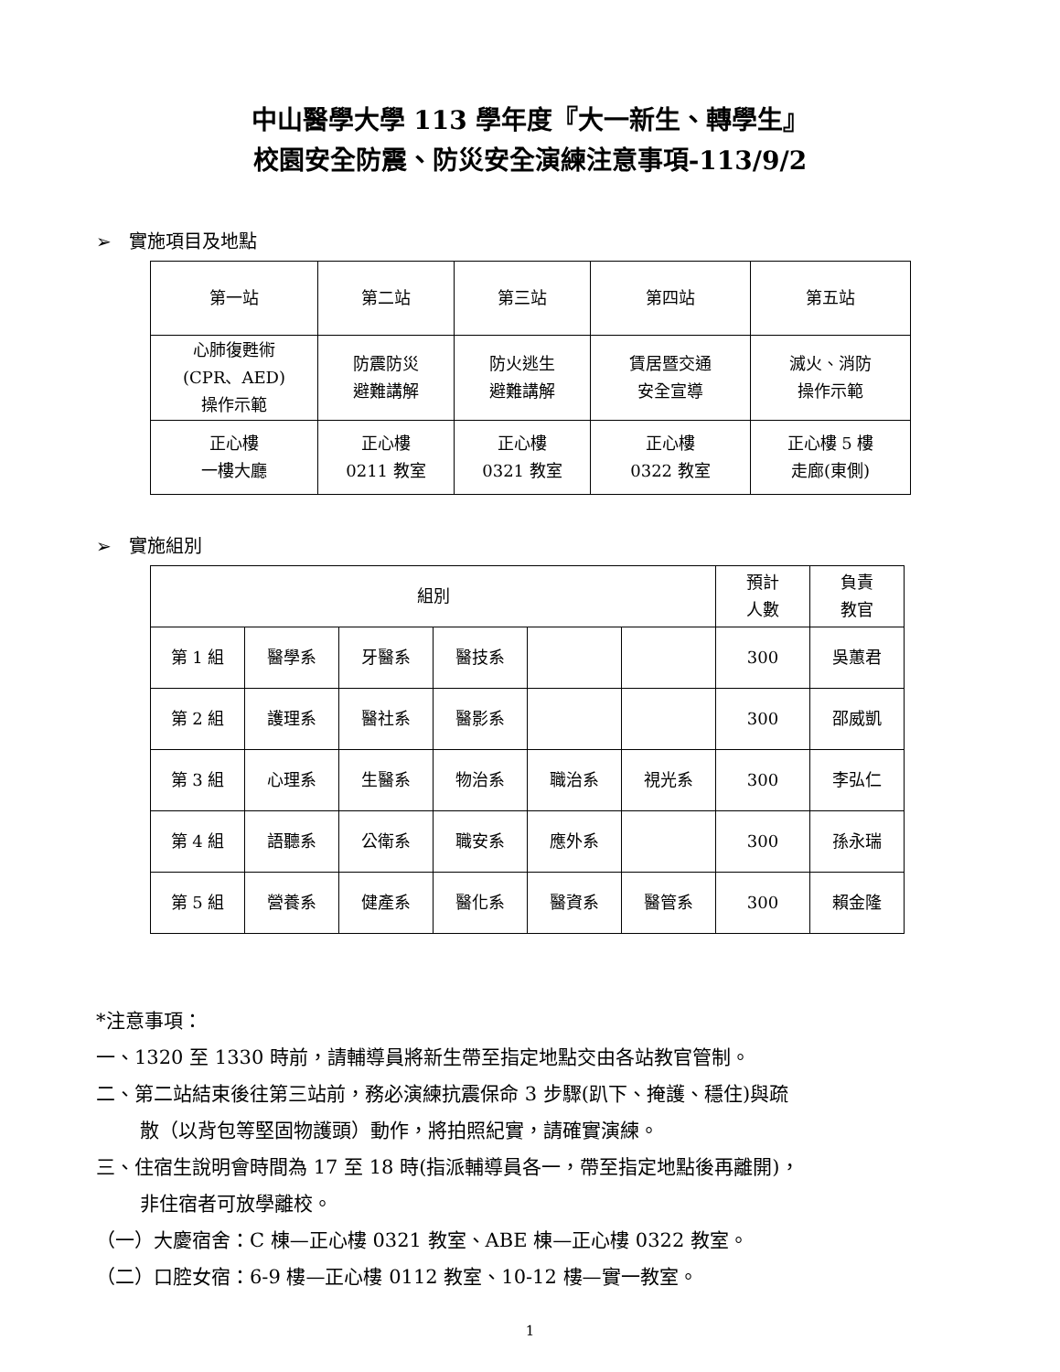中山醫學大學 113 學年度『大一新生、轉學生』
校園安全防震、防災安全演練注意事項-113/9/2
➢ 實施項目及地點
| 第一站 | 第二站 | 第三站 | 第四站 | 第五站 |
| --- | --- | --- | --- | --- |
| 心肺復甦術 (CPR、AED) 操作示範 | 防震防災 避難講解 | 防火逃生 避難講解 | 賃居暨交通 安全宣導 | 滅火、消防 操作示範 |
| 正心樓 一樓大廳 | 正心樓 0211 教室 | 正心樓 0321 教室 | 正心樓 0322 教室 | 正心樓 5 樓 走廊(東側) |
➢ 實施組別
| 組別 | | | | | | 預計 人數 | 負責 教官 |
| --- | --- | --- | --- | --- | --- | --- | --- |
| 第 1 組 | 醫學系 | 牙醫系 | 醫技系 | | | 300 | 吳蕙君 |
| 第 2 組 | 護理系 | 醫社系 | 醫影系 | | | 300 | 邵威凱 |
| 第 3 組 | 心理系 | 生醫系 | 物治系 | 職治系 | 視光系 | 300 | 李弘仁 |
| 第 4 組 | 語聽系 | 公衛系 | 職安系 | 應外系 | | 300 | 孫永瑞 |
| 第 5 組 | 營養系 | 健產系 | 醫化系 | 醫資系 | 醫管系 | 300 | 賴金隆 |
*注意事項：
一、1320 至 1330 時前，請輔導員將新生帶至指定地點交由各站教官管制。
二、第二站結束後往第三站前，務必演練抗震保命 3 步驟(趴下、掩護、穩住)與疏
散（以背包等堅固物護頭）動作，將拍照紀實，請確實演練。
三、住宿生說明會時間為 17 至 18 時(指派輔導員各一，帶至指定地點後再離開)，
非住宿者可放學離校。
（一）大慶宿舍：C 棟—正心樓 0321 教室、ABE 棟—正心樓 0322 教室。
（二）口腔女宿：6-9 樓—正心樓 0112 教室、10-12 樓—實一教室。
1